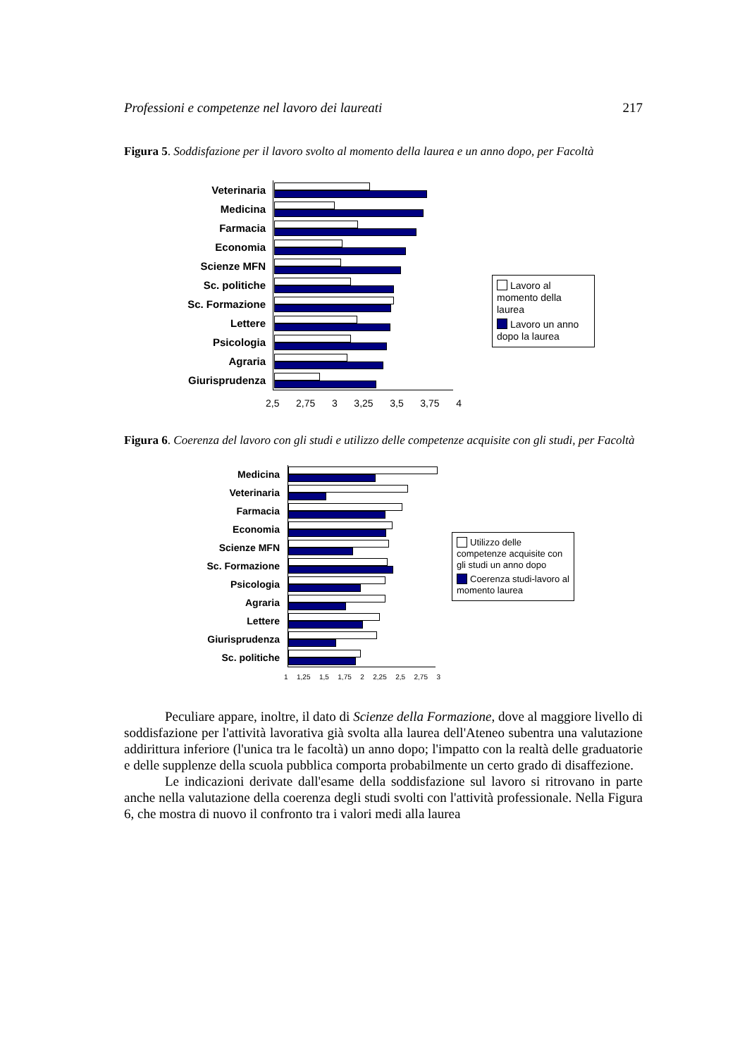Professioni e competenze nel lavoro dei laureati 217
Figura 5. Soddisfazione per il lavoro svolto al momento della laurea e un anno dopo, per Facoltà
Veterinaria
Medicina
Farmacia
Economia
Scienze MFN
Sc. politiche
Sc. Formazione
Lettere
Psicologia
Agraria
Giurisprudenza
2,5 2,75 3 3,25 3,5 3,75 4
Lavoro al momento della laurea
Lavoro un anno dopo la laurea
Figura 6. Coerenza del lavoro con gli studi e utilizzo delle competenze acquisite con gli studi, per Facoltà
Medicina
Veterinaria
Farmacia
Economia
Scienze MFN
Sc. Formazione
Psicologia
Agraria
Lettere
Giurisprudenza
Sc. politiche
1 1,25 1,5 1,75 2 2,25 2,5 2,75 3
Utilizzo delle competenze acquisite con gli studi un anno dopo
Coerenza studi-lavoro al momento laurea
Peculiare appare, inoltre, il dato di Scienze della Formazione, dove al maggiore livello di soddisfazione per l'attività lavorativa già svolta alla laurea dell'Ateneo subentra una valutazione addirittura inferiore (l'unica tra le facoltà) un anno dopo; l'impatto con la realtà delle graduatorie e delle supplenze della scuola pubblica comporta probabilmente un certo grado di disaffezione.
Le indicazioni derivate dall'esame della soddisfazione sul lavoro si ritrovano in parte anche nella valutazione della coerenza degli studi svolti con l'attività professionale. Nella Figura 6, che mostra di nuovo il confronto tra i valori medi alla laurea